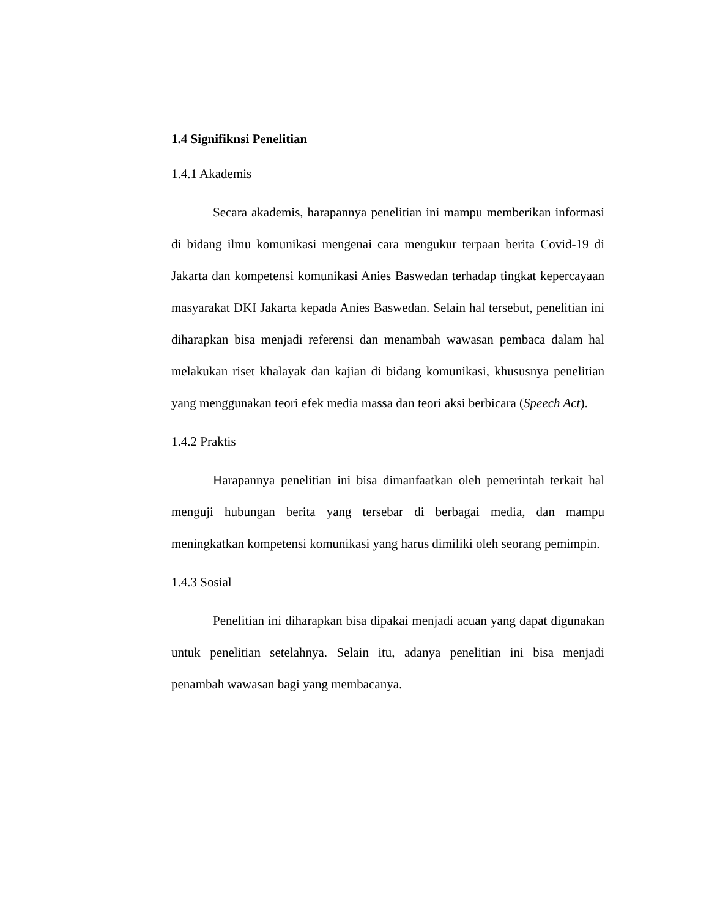1.4 Signifiknsi Penelitian
1.4.1 Akademis
Secara akademis, harapannya penelitian ini mampu memberikan informasi di bidang ilmu komunikasi mengenai cara mengukur terpaan berita Covid-19 di Jakarta dan kompetensi komunikasi Anies Baswedan terhadap tingkat kepercayaan masyarakat DKI Jakarta kepada Anies Baswedan. Selain hal tersebut, penelitian ini diharapkan bisa menjadi referensi dan menambah wawasan pembaca dalam hal melakukan riset khalayak dan kajian di bidang komunikasi, khususnya penelitian yang menggunakan teori efek media massa dan teori aksi berbicara (Speech Act).
1.4.2 Praktis
Harapannya penelitian ini bisa dimanfaatkan oleh pemerintah terkait hal menguji hubungan berita yang tersebar di berbagai media, dan mampu meningkatkan kompetensi komunikasi yang harus dimiliki oleh seorang pemimpin.
1.4.3 Sosial
Penelitian ini diharapkan bisa dipakai menjadi acuan yang dapat digunakan untuk penelitian setelahnya. Selain itu, adanya penelitian ini bisa menjadi penambah wawasan bagi yang membacanya.